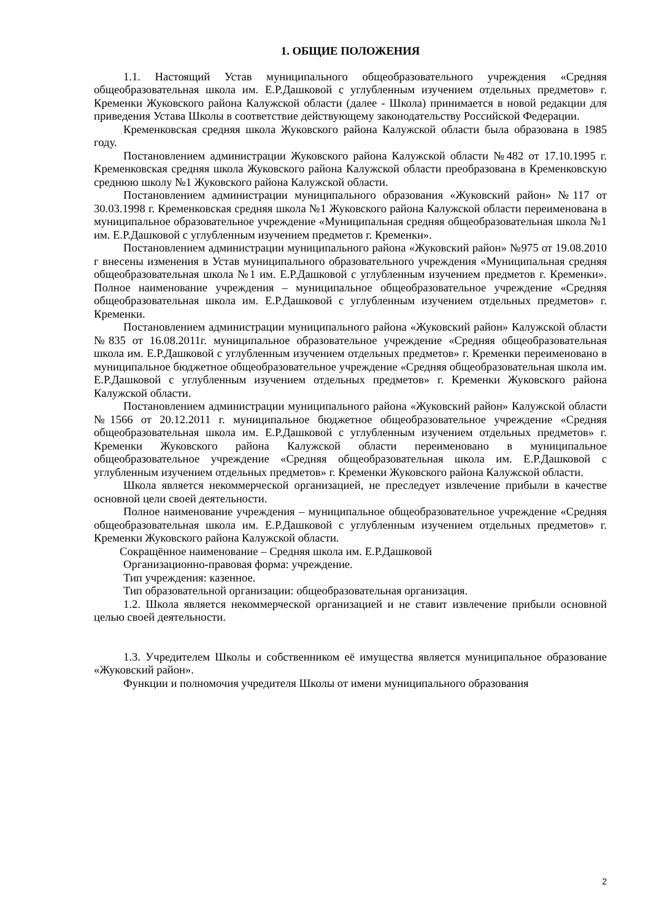1. ОБЩИЕ ПОЛОЖЕНИЯ
1.1. Настоящий Устав муниципального общеобразовательного учреждения «Средняя общеобразовательная школа им. Е.Р.Дашковой с углубленным изучением отдельных предметов» г. Кременки Жуковского района Калужской области (далее - Школа) принимается в новой редакции для приведения Устава Школы в соответствие действующему законодательству Российской Федерации.
Кременковская средняя школа Жуковского района Калужской области была образована в 1985 году.
Постановлением администрации Жуковского района Калужской области №482 от 17.10.1995 г. Кременковская средняя школа Жуковского района Калужской области преобразована в Кременковскую среднюю школу №1 Жуковского района Калужской области.
Постановлением администрации муниципального образования «Жуковский район» №117 от 30.03.1998 г. Кременковская средняя школа №1 Жуковского района Калужской области переименована в муниципальное образовательное учреждение «Муниципальная средняя общеобразовательная школа №1 им. Е.Р.Дашковой с углубленным изучением предметов г. Кременки».
Постановлением администрации муниципального района «Жуковский район» №975 от 19.08.2010 г внесены изменения в Устав муниципального образовательного учреждения «Муниципальная средняя общеобразовательная школа №1 им. Е.Р.Дашковой с углубленным изучением предметов г. Кременки». Полное наименование учреждения – муниципальное общеобразовательное учреждение «Средняя общеобразовательная школа им. Е.Р.Дашковой с углубленным изучением отдельных предметов» г. Кременки.
Постановлением администрации муниципального района «Жуковский район» Калужской области №835 от 16.08.2011г. муниципальное образовательное учреждение «Средняя общеобразовательная школа им. Е.Р.Дашковой с углубленным изучением отдельных предметов» г. Кременки переименовано в муниципальное бюджетное общеобразовательное учреждение «Средняя общеобразовательная школа им. Е.Р.Дашковой с углубленным изучением отдельных предметов» г. Кременки Жуковского района Калужской области.
Постановлением администрации муниципального района «Жуковский район» Калужской области №1566 от 20.12.2011 г. муниципальное бюджетное общеобразовательное учреждение «Средняя общеобразовательная школа им. Е.Р.Дашковой с углубленным изучением отдельных предметов» г. Кременки Жуковского района Калужской области переименовано в муниципальное общеобразовательное учреждение «Средняя общеобразовательная школа им. Е.Р.Дашковой с углубленным изучением отдельных предметов» г. Кременки Жуковского района Калужской области.
Школа является некоммерческой организацией, не преследует извлечение прибыли в качестве основной цели своей деятельности.
Полное наименование учреждения – муниципальное общеобразовательное учреждение «Средняя общеобразовательная школа им. Е.Р.Дашковой с углубленным изучением отдельных предметов» г. Кременки Жуковского района Калужской области.
Сокращённое наименование – Средняя школа им. Е.Р.Дашковой
Организационно-правовая форма: учреждение.
Тип учреждения: казенное.
Тип образовательной организации: общеобразовательная организация.
1.2. Школа является некоммерческой организацией и не ставит извлечение прибыли основной целью своей деятельности.
1.3. Учредителем Школы и собственником её имущества является муниципальное образование «Жуковский район».
Функции и полномочия учредителя Школы от имени муниципального образования
2